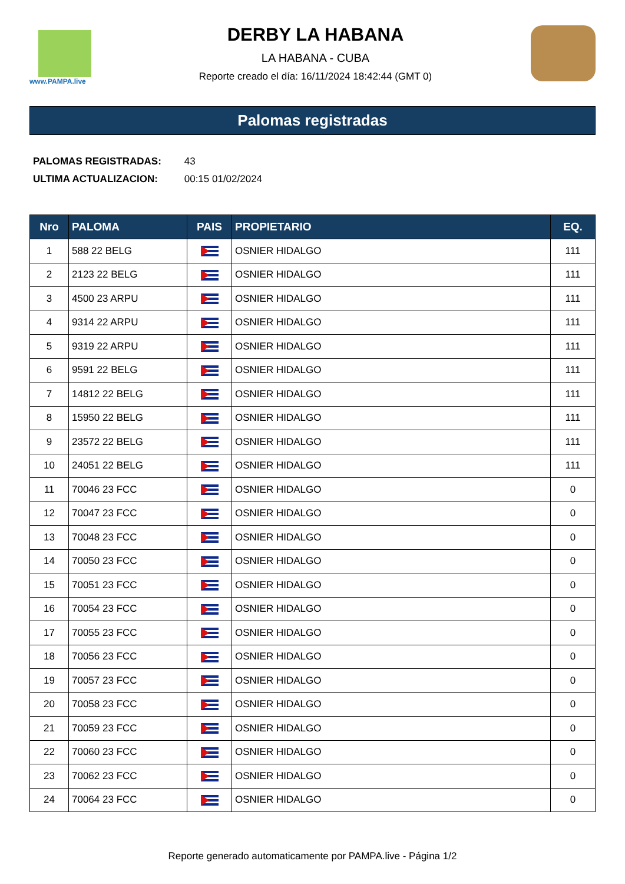www.PAMPA.live
DERBY LA HABANA
LA HABANA - CUBA
Reporte creado el día: 16/11/2024 18:42:44 (GMT 0)
Palomas registradas
PALOMAS REGISTRADAS: 43
ULTIMA ACTUALIZACION: 00:15 01/02/2024
| Nro | PALOMA | PAIS | PROPIETARIO | EQ. |
| --- | --- | --- | --- | --- |
| 1 | 588 22 BELG | | OSNIER HIDALGO | 111 |
| 2 | 2123 22 BELG | | OSNIER HIDALGO | 111 |
| 3 | 4500 23 ARPU | | OSNIER HIDALGO | 111 |
| 4 | 9314 22 ARPU | | OSNIER HIDALGO | 111 |
| 5 | 9319 22 ARPU | | OSNIER HIDALGO | 111 |
| 6 | 9591 22 BELG | | OSNIER HIDALGO | 111 |
| 7 | 14812 22 BELG | | OSNIER HIDALGO | 111 |
| 8 | 15950 22 BELG | | OSNIER HIDALGO | 111 |
| 9 | 23572 22 BELG | | OSNIER HIDALGO | 111 |
| 10 | 24051 22 BELG | | OSNIER HIDALGO | 111 |
| 11 | 70046 23 FCC | | OSNIER HIDALGO | 0 |
| 12 | 70047 23 FCC | | OSNIER HIDALGO | 0 |
| 13 | 70048 23 FCC | | OSNIER HIDALGO | 0 |
| 14 | 70050 23 FCC | | OSNIER HIDALGO | 0 |
| 15 | 70051 23 FCC | | OSNIER HIDALGO | 0 |
| 16 | 70054 23 FCC | | OSNIER HIDALGO | 0 |
| 17 | 70055 23 FCC | | OSNIER HIDALGO | 0 |
| 18 | 70056 23 FCC | | OSNIER HIDALGO | 0 |
| 19 | 70057 23 FCC | | OSNIER HIDALGO | 0 |
| 20 | 70058 23 FCC | | OSNIER HIDALGO | 0 |
| 21 | 70059 23 FCC | | OSNIER HIDALGO | 0 |
| 22 | 70060 23 FCC | | OSNIER HIDALGO | 0 |
| 23 | 70062 23 FCC | | OSNIER HIDALGO | 0 |
| 24 | 70064 23 FCC | | OSNIER HIDALGO | 0 |
Reporte generado automaticamente por PAMPA.live - Página 1/2